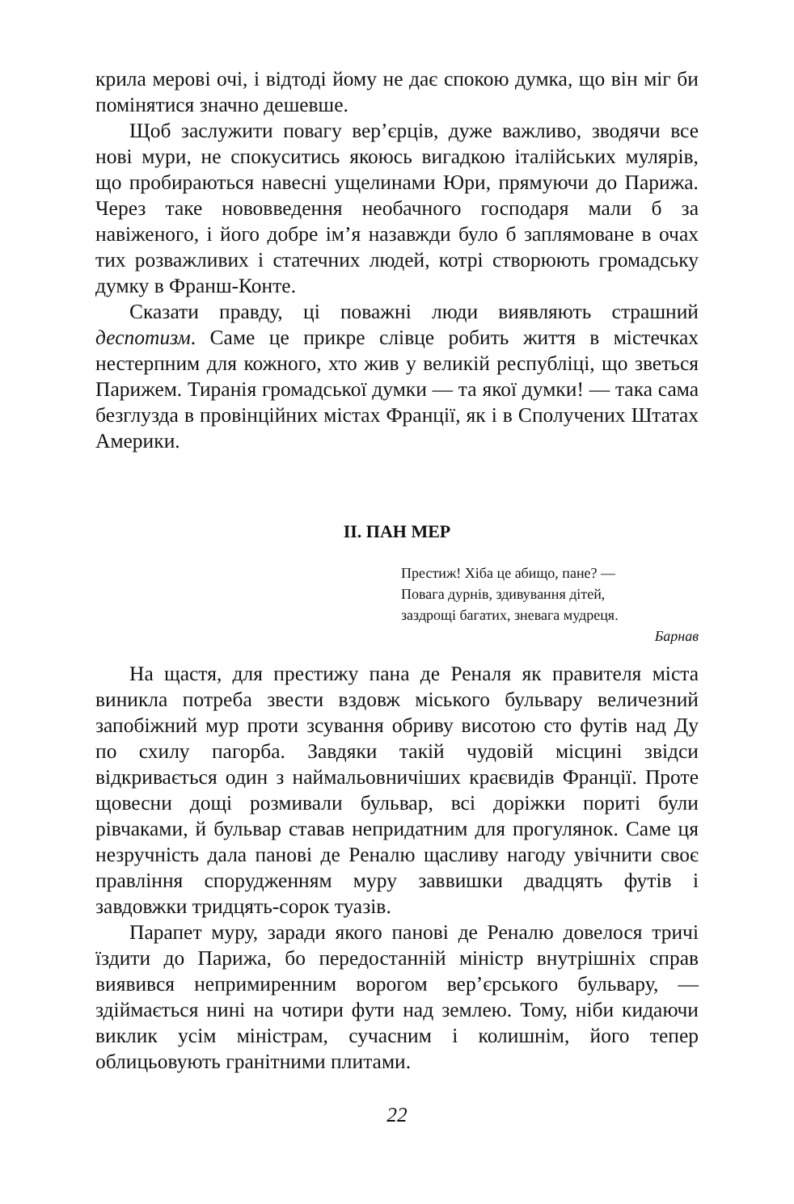крила мерові очі, і відтоді йому не дає спокою думка, що він міг би помінятися значно дешевше.
Щоб заслужити повагу вер’єрців, дуже важливо, зводячи все нові мури, не спокуситись якоюсь вигадкою італійських мулярів, що пробираються навесні ущелинами Юри, прямуючи до Парижа. Через таке нововведення необачного господаря мали б за навіженого, і його добре ім’я назавжди було б заплямоване в очах тих розважливих і статечних людей, котрі створюють громадську думку в Франш-Конте.
Сказати правду, ці поважні люди виявляють страшний деспотизм. Саме це прикре слівце робить життя в містечках нестерпним для кожного, хто жив у великій республіці, що зветься Парижем. Тиранія громадської думки — та якої думки! — така сама безглузда в провінційних містах Франції, як і в Сполучених Штатах Америки.
II. ПАН МЕР
Престиж! Хіба це абищо, пане? —
Повага дурнів, здивування дітей,
заздрощі багатих, зневага мудреця.
Барнав
На щастя, для престижу пана де Реналя як правителя міста виникла потреба звести вздовж міського бульвару величезний запобіжний мур проти зсування обриву висотою сто футів над Ду по схилу пагорба. Завдяки такій чудовій місцині звідси відкривається один з наймальовничіших краєвидів Франції. Проте щовесни дощі розмивали бульвар, всі доріжки пориті були рівчаками, й бульвар ставав непридатним для прогулянок. Саме ця незручність дала панові де Реналю щасливу нагоду увічнити своє правління спорудженням муру заввишки двадцять футів і завдовжки тридцять-сорок туазів.
Парапет муру, заради якого панові де Реналю довелося тричі їздити до Парижа, бо передостанній міністр внутрішніх справ виявився непримиренним ворогом вер’єрського бульвару, — здіймається нині на чотири фути над землею. Тому, ніби кидаючи виклик усім міністрам, сучасним і колишнім, його тепер облицьовують гранітними плитами.
22